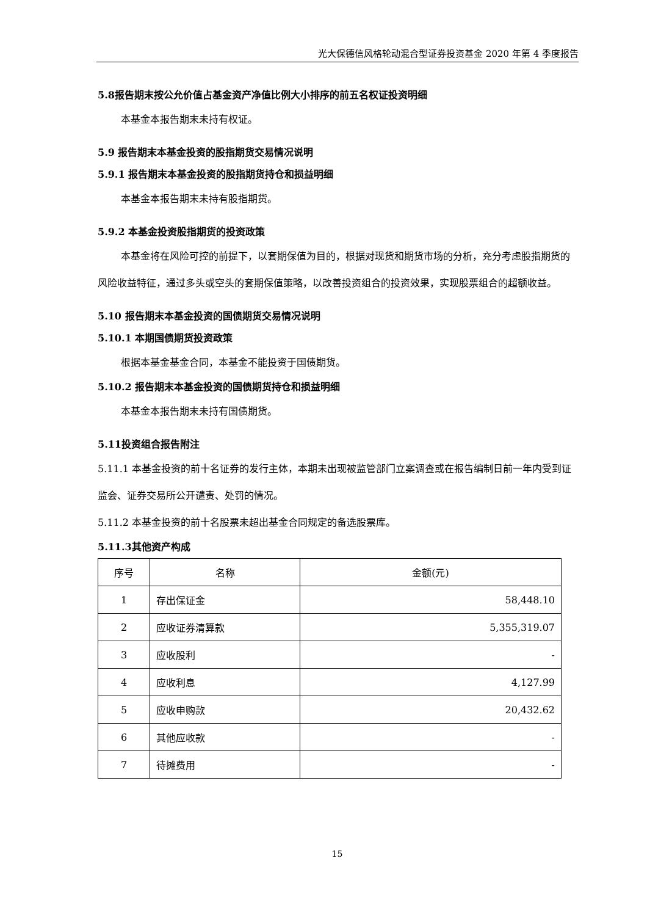光大保德信风格轮动混合型证券投资基金 2020 年第 4 季度报告
5.8报告期末按公允价值占基金资产净值比例大小排序的前五名权证投资明细
本基金本报告期末未持有权证。
5.9 报告期末本基金投资的股指期货交易情况说明
5.9.1 报告期末本基金投资的股指期货持仓和损益明细
本基金本报告期末未持有股指期货。
5.9.2 本基金投资股指期货的投资政策
本基金将在风险可控的前提下，以套期保值为目的，根据对现货和期货市场的分析，充分考虑股指期货的风险收益特征，通过多头或空头的套期保值策略，以改善投资组合的投资效果，实现股票组合的超额收益。
5.10 报告期末本基金投资的国债期货交易情况说明
5.10.1 本期国债期货投资政策
根据本基金基金合同，本基金不能投资于国债期货。
5.10.2 报告期末本基金投资的国债期货持仓和损益明细
本基金本报告期末未持有国债期货。
5.11投资组合报告附注
5.11.1 本基金投资的前十名证券的发行主体，本期未出现被监管部门立案调查或在报告编制日前一年内受到证监会、证券交易所公开谴责、处罚的情况。
5.11.2 本基金投资的前十名股票未超出基金合同规定的备选股票库。
5.11.3其他资产构成
| 序号 | 名称 | 金额(元) |
| 1 | 存出保证金 | 58,448.10 |
| 2 | 应收证券清算款 | 5,355,319.07 |
| 3 | 应收股利 | - |
| 4 | 应收利息 | 4,127.99 |
| 5 | 应收申购款 | 20,432.62 |
| 6 | 其他应收款 | - |
| 7 | 待摊费用 | - |
15